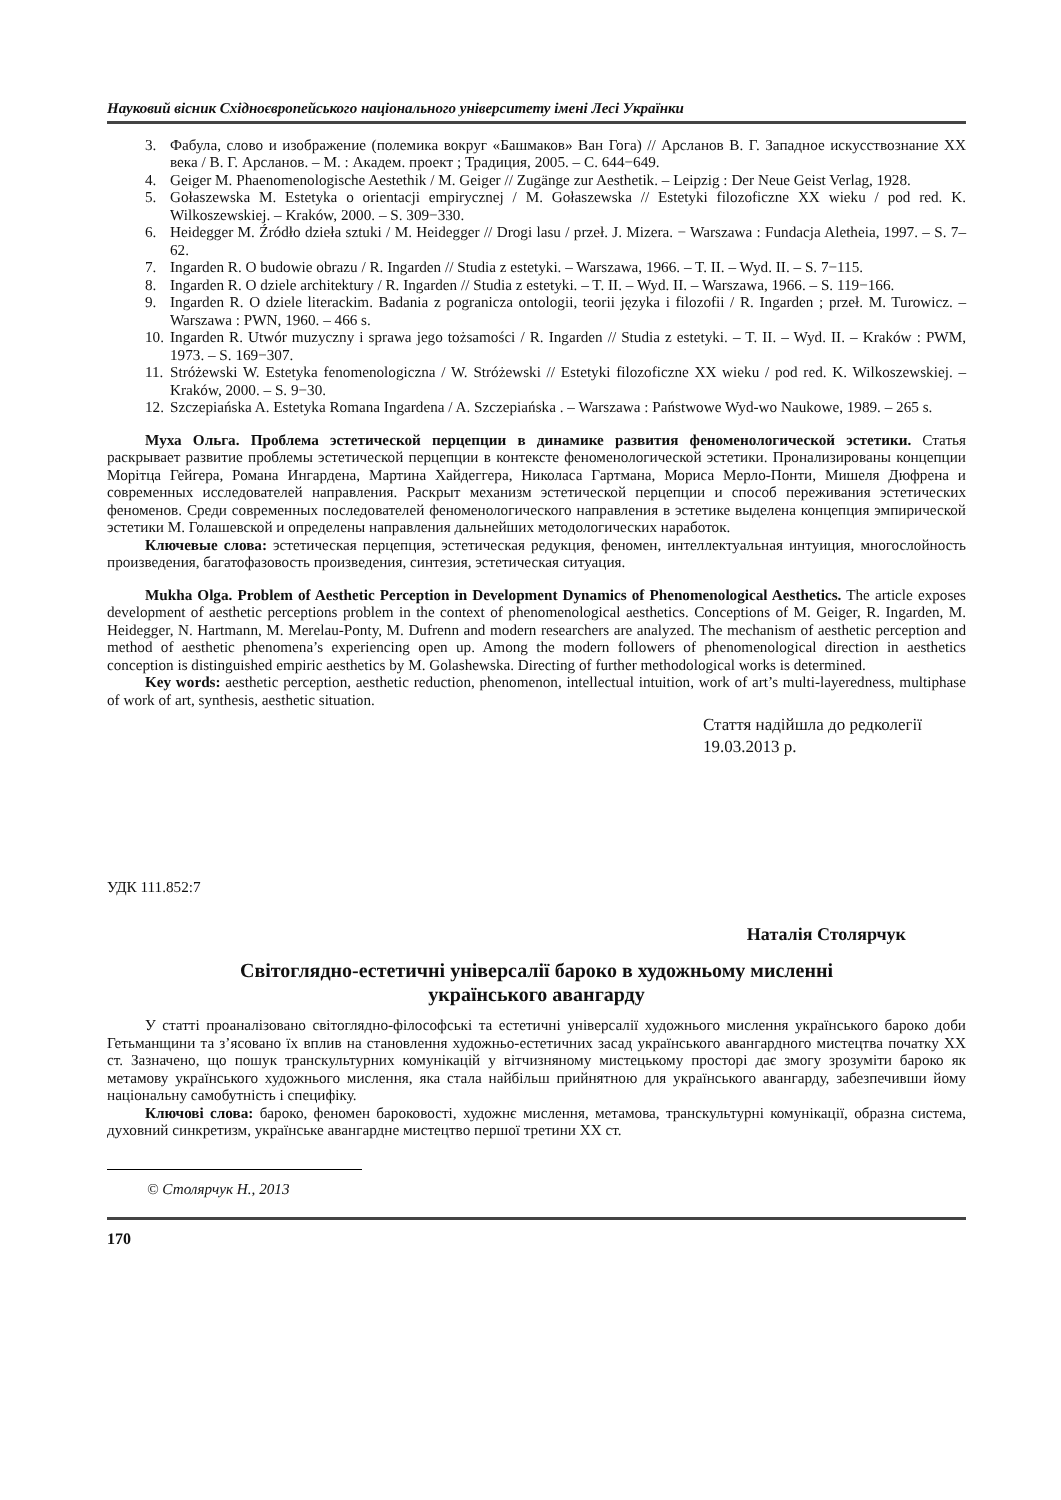Науковий вісник Східноєвропейського національного університету імені Лесі Українки
3. Фабула, слово и изображение (полемика вокруг «Башмаков» Ван Гога) // Арсланов В. Г. Западное искусствознание XX века / В. Г. Арсланов. – М. : Академ. проект ; Традиция, 2005. – С. 644−649.
4. Geiger M. Phaenomenologische Aestethik / M. Geiger // Zugänge zur Aesthetik. – Leipzig : Der Neue Geist Verlag, 1928.
5. Gołaszewska M. Estetyka o orientacji empirycznej / M. Gołaszewska // Estetyki filozoficzne XX wieku / pod red. K. Wilkoszewskiej. – Kraków, 2000. – S. 309−330.
6. Heidegger M. Źródło dzieła sztuki / M. Heidegger // Drogi lasu / przeł. J. Mizera. − Warszawa : Fundacja Aletheia, 1997. – S. 7–62.
7. Ingarden R. O budowie obrazu / R. Ingarden // Studia z estetyki. – Warszawa, 1966. – T. II. – Wyd. II. – S. 7−115.
8. Ingarden R. O dziele architektury / R. Ingarden // Studia z estetyki. – T. II. – Wyd. II. – Warszawa, 1966. – S. 119−166.
9. Ingarden R. O dziele literackim. Badania z pogranicza ontologii, teorii języka i filozofii / R. Ingarden ; przeł. M. Turowicz. – Warszawa : PWN, 1960. – 466 s.
10. Ingarden R. Utwór muzyczny i sprawa jego tożsamości / R. Ingarden // Studia z estetyki. – T. II. – Wyd. II. – Kraków : PWM, 1973. – S. 169−307.
11. Stróżewski W. Estetyka fenomenologiczna / W. Stróżewski // Estetyki filozoficzne XX wieku / pod red. K. Wilkoszewskiej. – Kraków, 2000. – S. 9−30.
12. Szczepiańska A. Estetyka Romana Ingardena / A. Szczepiańska . – Warszawa : Państwowe Wyd-wo Naukowe, 1989. – 265 s.
Муха Ольга. Проблема эстетической перцепции в динамике развития феноменологической эстетики. Статья раскрывает развитие проблемы эстетической перцепции в контексте феноменологической эстетики. Пронализированы концепции Морітца Гейгера, Романа Ингардена, Мартина Хайдеггера, Николаса Гартмана, Мориса Мерло-Понти, Мишеля Дюфрена и современных исследователей направления. Раскрыт механизм эстетической перцепции и способ переживания эстетических феноменов. Среди современных последователей феноменологического направления в эстетике выделена концепция эмпирической эстетики М. Голашевской и определены направления дальнейших методологических наработок.
Ключевые слова: эстетическая перцепция, эстетическая редукция, феномен, интеллектуальная интуиция, многослойность произведения, багатофазовость произведения, синтезия, эстетическая ситуация.
Mukha Olga. Problem of Aesthetic Perception in Development Dynamics of Phenomenological Aesthetics. The article exposes development of aesthetic perceptions problem in the context of phenomenological aesthetics. Conceptions of M. Geiger, R. Ingarden, M. Heidegger, N. Hartmann, M. Merelau-Ponty, M. Dufrenn and modern researchers are analyzed. The mechanism of aesthetic perception and method of aesthetic phenomena’s experiencing open up. Among the modern followers of phenomenological direction in aesthetics conception is distinguished empiric aesthetics by M. Golashewska. Directing of further methodological works is determined.
Key words: aesthetic perception, aesthetic reduction, phenomenon, intellectual intuition, work of art’s multi-layeredness, multiphase of work of art, synthesis, aesthetic situation.
Стаття надійшла до редколегії
19.03.2013 р.
УДК 111.852:7
Наталія Столярчук
Світоглядно-естетичні універсалії бароко в художньому мисленні
українського авангарду
У статті проаналізовано світоглядно-філософські та естетичні універсалії художнього мислення українського бароко доби Гетьманщини та з’ясовано їх вплив на становлення художньо-естетичних засад українського авангардного мистецтва початку XX ст. Зазначено, що пошук транскультурних комунікацій у вітчизняному мистецькому просторі дає змогу зрозуміти бароко як метамову українського художнього мислення, яка стала найбільш прийнятною для українського авангарду, забезпечивши йому національну самобутність і специфіку.
Ключові слова: бароко, феномен бароковості, художнє мислення, метамова, транскультурні комунікації, образна система, духовний синкретизм, українське авангардне мистецтво першої третини XX ст.
© Столярчук Н., 2013
170